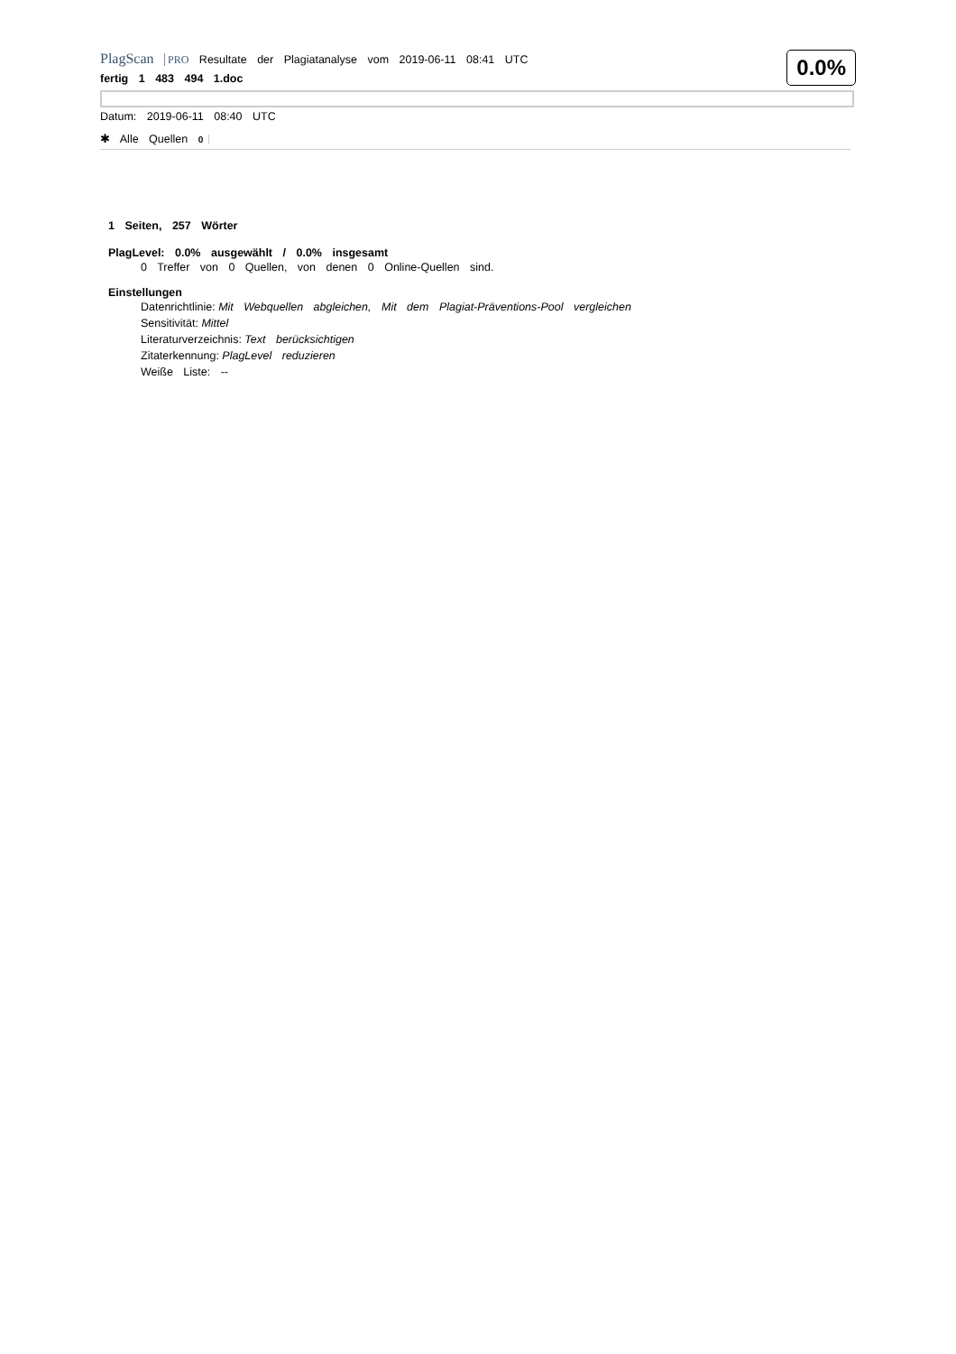0.0%
PlagScan PRO Resultate der Plagiatanalyse vom 2019-06-11 08:41 UTC
fertig 1 483 494 1.doc
Datum: 2019-06-11 08:40 UTC
✱ Alle Quellen 0
1 Seiten, 257 Wörter
PlagLevel: 0.0% ausgewählt / 0.0% insgesamt
0 Treffer von 0 Quellen, von denen 0 Online-Quellen sind.
Einstellungen
Datenrichtlinie: Mit Webquellen abgleichen, Mit dem Plagiat-Präventions-Pool vergleichen
Sensitivität: Mittel
Literaturverzeichnis: Text berücksichtigen
Zitaterkennung: PlagLevel reduzieren
Weiße Liste: --